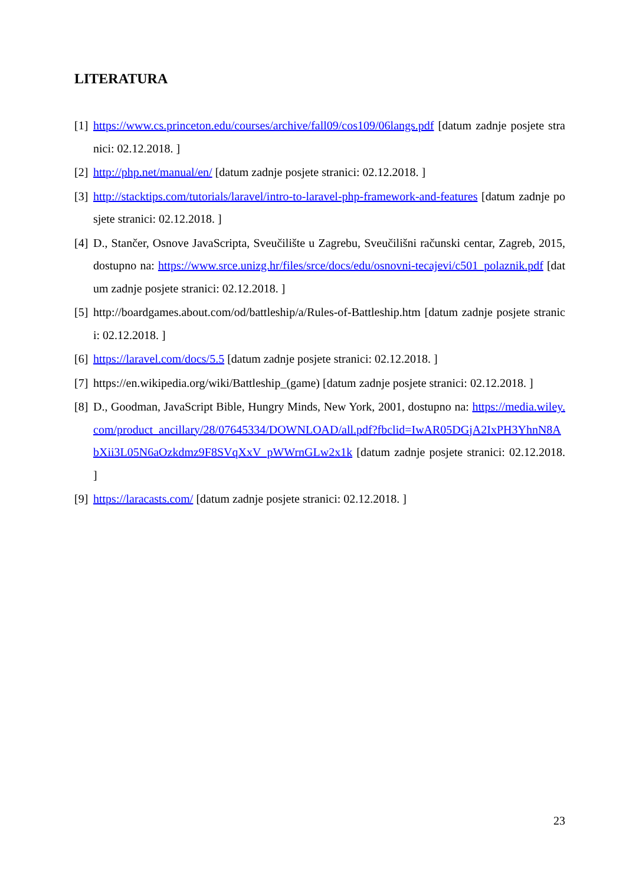LITERATURA
[1] https://www.cs.princeton.edu/courses/archive/fall09/cos109/06langs.pdf [datum zadnje posjete stranici: 02.12.2018. ]
[2] http://php.net/manual/en/ [datum zadnje posjete stranici: 02.12.2018. ]
[3] http://stacktips.com/tutorials/laravel/intro-to-laravel-php-framework-and-features [datum zadnje posjete stranici: 02.12.2018. ]
[4] D., Stančer, Osnove JavaScripta, Sveučilište u Zagrebu, Sveučilišni računski centar, Zagreb, 2015, dostupno na: https://www.srce.unizg.hr/files/srce/docs/edu/osnovni-tecajevi/c501_polaznik.pdf [datum zadnje posjete stranici: 02.12.2018. ]
[5] http://boardgames.about.com/od/battleship/a/Rules-of-Battleship.htm [datum zadnje posjete stranici: 02.12.2018. ]
[6] https://laravel.com/docs/5.5 [datum zadnje posjete stranici: 02.12.2018. ]
[7] https://en.wikipedia.org/wiki/Battleship_(game) [datum zadnje posjete stranici: 02.12.2018. ]
[8] D., Goodman, JavaScript Bible, Hungry Minds, New York, 2001, dostupno na: https://media.wiley.com/product_ancillary/28/07645334/DOWNLOAD/all.pdf?fbclid=IwAR05DGjA2IxPH3YhnN8AbXii3L05N6aOzkdmz9F8SVqXxV_pWWrnGLw2x1k [datum zadnje posjete stranici: 02.12.2018. ]
[9] https://laracasts.com/ [datum zadnje posjete stranici: 02.12.2018. ]
23